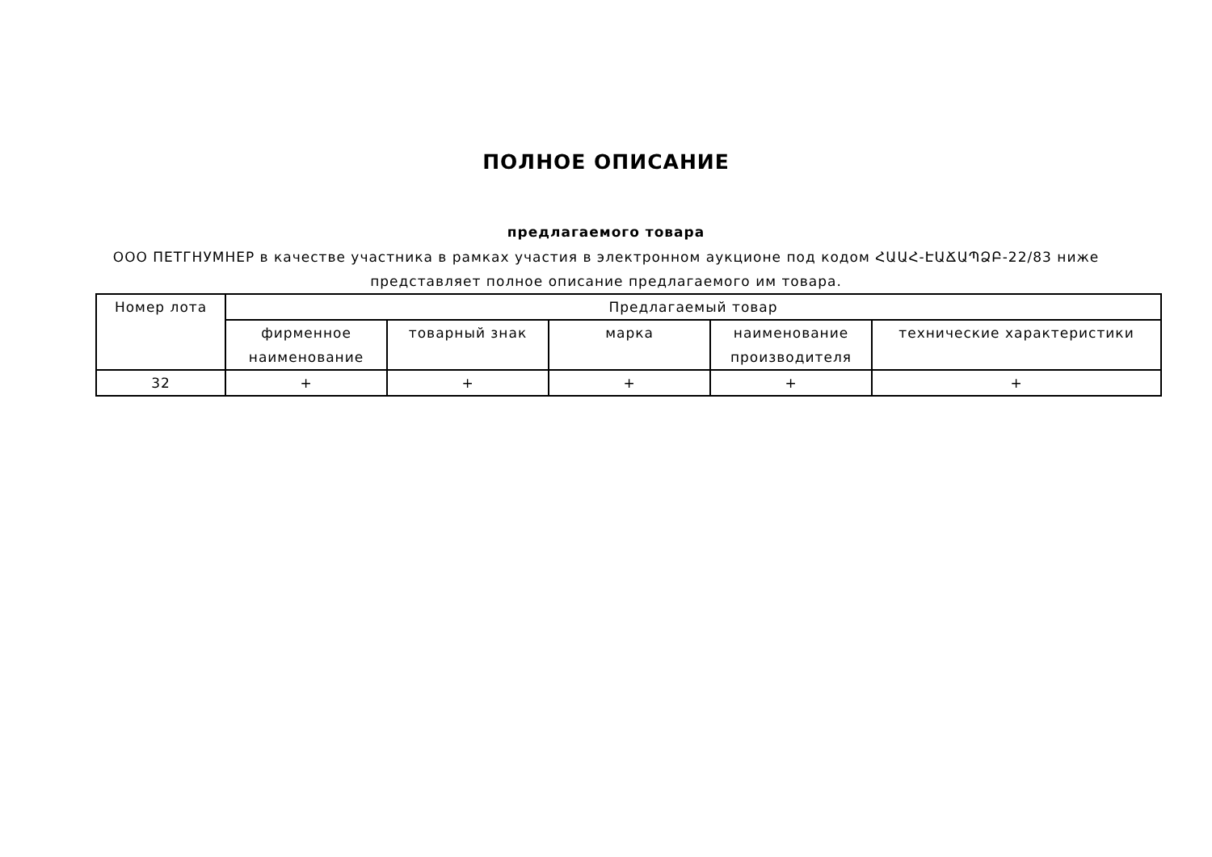ПОЛНОЕ ОПИСАНИЕ
предлагаемого товара
ООО ПЕТГНУМНЕР в качестве участника в рамках участия в электронном аукционе под кодом ՀԱԱՀ-ԷԱՃԱՊՁԲ-22/83 ниже представляет полное описание предлагаемого им товара.
| Номер лота | Предлагаемый товар | | | | |
| --- | --- | --- | --- | --- | --- |
| | фирменное наименование | товарный знак | марка | наименование производителя | технические характеристики |
| 32 | + | + | + | + | + |